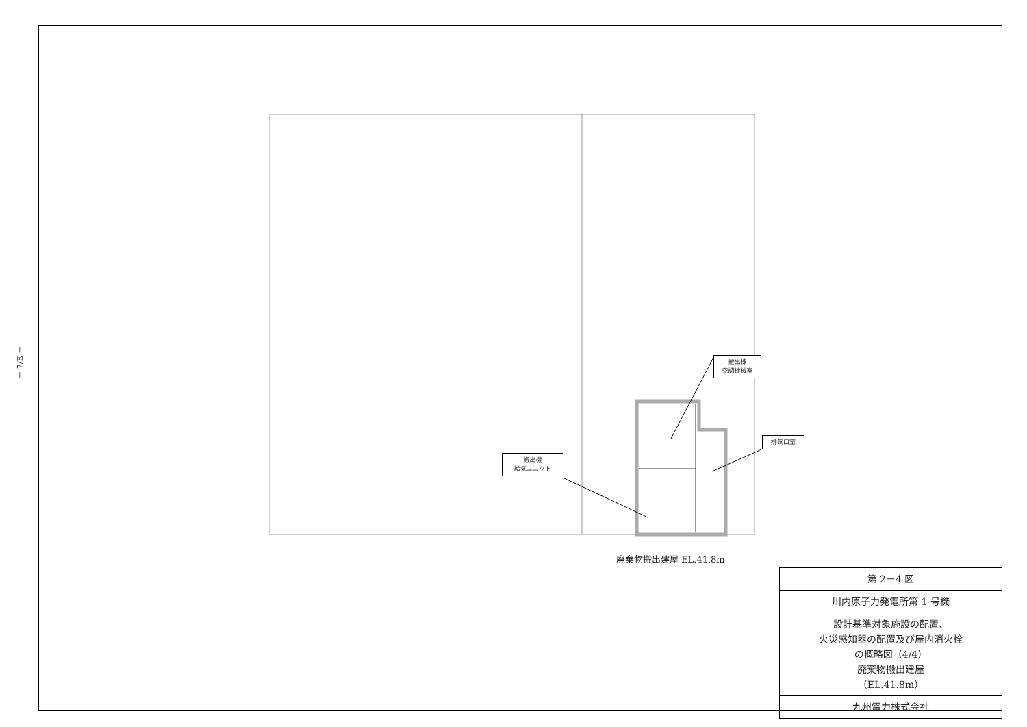－ 7/E －
搬出棟
空調機械室
排気口室
搬出機
給気ユニット
廃棄物搬出建屋 EL.41.8m
| 第 2－4 図 |
| 川内原子力発電所第 1 号機 |
| 設計基準対象施設の配置、 火災感知器の配置及び屋内消火栓 の概略図（4/4） 廃棄物搬出建屋 （EL.41.8m） |
| 九州電力株式会社 |